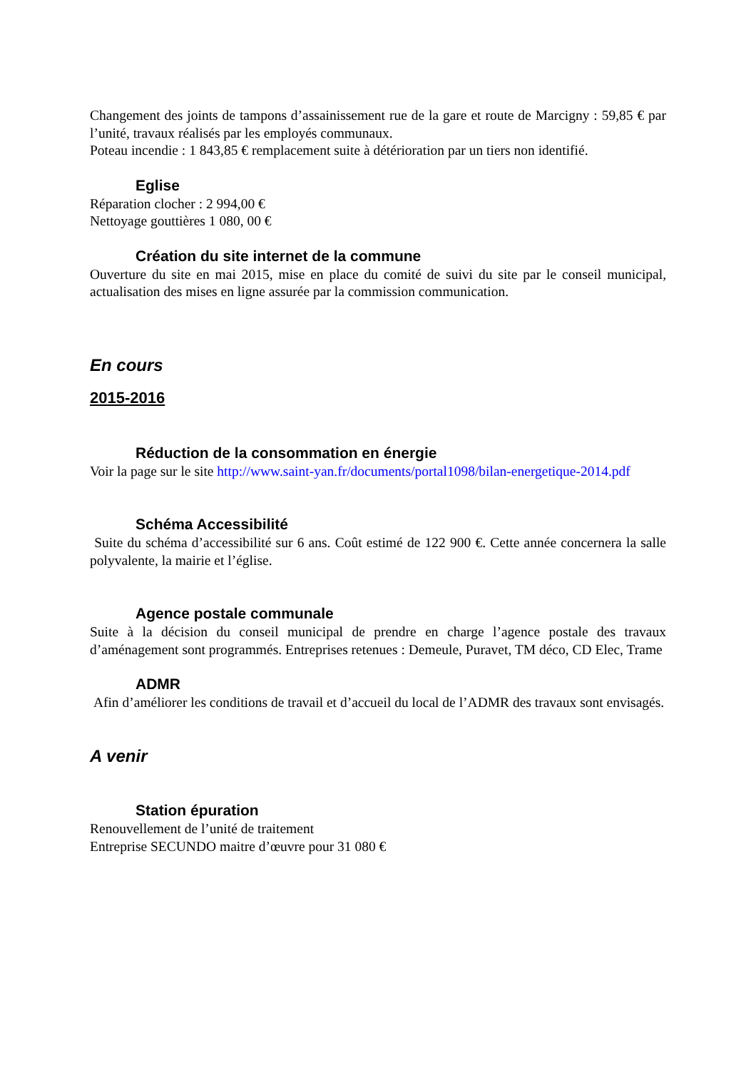Changement des joints de tampons d’assainissement rue de la gare et route de Marcigny : 59,85 € par l’unité, travaux réalisés par les employés communaux.
Poteau incendie : 1 843,85 € remplacement suite à détérioration par un tiers non identifié.
Eglise
Réparation clocher : 2 994,00 €
Nettoyage gouttières 1 080, 00 €
Création du site internet de la commune
Ouverture du site en mai 2015, mise en place du comité de suivi du site par le conseil municipal, actualisation des mises en ligne assurée par la commission communication.
En cours
2015-2016
Réduction de la consommation en énergie
Voir la page sur le site http://www.saint-yan.fr/documents/portal1098/bilan-energetique-2014.pdf
Schéma Accessibilité
Suite du schéma d’accessibilité sur 6 ans. Coût estimé de 122 900 €. Cette année concernera la salle polyvalente, la mairie et l’église.
Agence postale communale
Suite à la décision du conseil municipal de prendre en charge l’agence postale des travaux d’aménagement sont programmés. Entreprises retenues : Demeule, Puravet, TM déco, CD Elec, Trame
ADMR
Afin d’améliorer les conditions de travail et d’accueil du local de l’ADMR des travaux sont envisagés.
A venir
Station épuration
Renouvellement de l’unité de traitement
Entreprise SECUNDO maitre d’œuvre pour 31 080 €